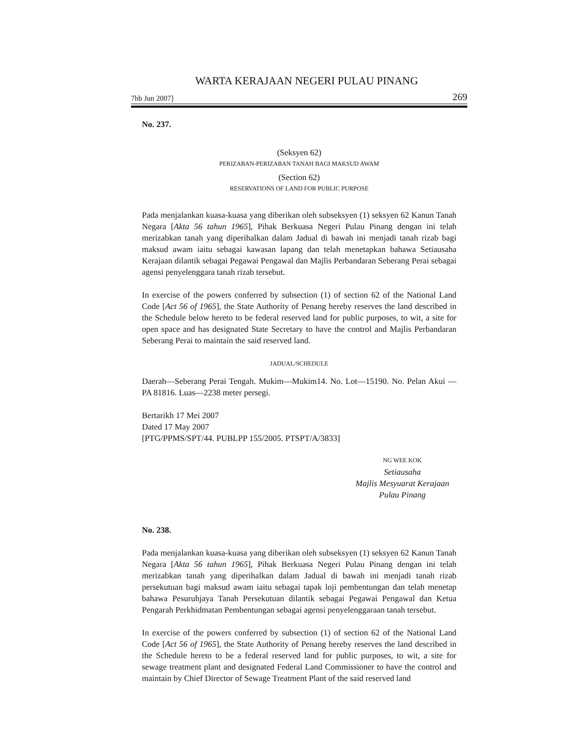WARTA KERAJAAN NEGERI PULAU PINANG
7hb Jun 2007] 269
No. 237.
(Seksyen 62)
PERIZABAN-PERIZABAN TANAH BAGI MAKSUD AWAM
(Section 62)
RESERVATIONS OF LAND FOR PUBLIC PURPOSE
Pada menjalankan kuasa-kuasa yang diberikan oleh subseksyen (1) seksyen 62 Kanun Tanah Negara [Akta 56 tahun 1965], Pihak Berkuasa Negeri Pulau Pinang dengan ini telah merizabkan tanah yang diperihalkan dalam Jadual di bawah ini menjadi tanah rizab bagi maksud awam iaitu sebagai kawasan lapang dan telah menetapkan bahawa Setiausaha Kerajaan dilantik sebagai Pegawai Pengawal dan Majlis Perbandaran Seberang Perai sebagai agensi penyelenggara tanah rizab tersebut.
In exercise of the powers conferred by subsection (1) of section 62 of the National Land Code [Act 56 of 1965], the State Authority of Penang hereby reserves the land described in the Schedule below hereto to be federal reserved land for public purposes, to wit, a site for open space and has designated State Secretary to have the control and Majlis Perbandaran Seberang Perai to maintain the said reserved land.
JADUAL/SCHEDULE
Daerah—Seberang Perai Tengah. Mukim—Mukim14. No. Lot—15190. No. Pelan Akui — PA 81816. Luas—2238 meter persegi.
Bertarikh 17 Mei 2007
Dated 17 May 2007
[PTG/PPMS/SPT/44. PUBLPP 155/2005. PTSPT/A/3833]
NG WEE KOK
Setiausaha
Majlis Mesyuarat Kerajaan
Pulau Pinang
No. 238.
Pada menjalankan kuasa-kuasa yang diberikan oleh subseksyen (1) seksyen 62 Kanun Tanah Negara [Akta 56 tahun 1965], Pihak Berkuasa Negeri Pulau Pinang dengan ini telah merizabkan tanah yang diperihalkan dalam Jadual di bawah ini menjadi tanah rizab persekutuan bagi maksud awam iaitu sebagai tapak loji pembentungan dan telah menetap bahawa Pesuruhjaya Tanah Persekutuan dilantik sebagai Pegawai Pengawal dan Ketua Pengarah Perkhidmatan Pembentungan sebagai agensi penyelenggaraan tanah tersebut.
In exercise of the powers conferred by subsection (1) of section 62 of the National Land Code [Act 56 of 1965], the State Authority of Penang hereby reserves the land described in the Schedule hereto to be a federal reserved land for public purposes, to wit, a site for sewage treatment plant and designated Federal Land Commissioner to have the control and maintain by Chief Director of Sewage Treatment Plant of the said reserved land